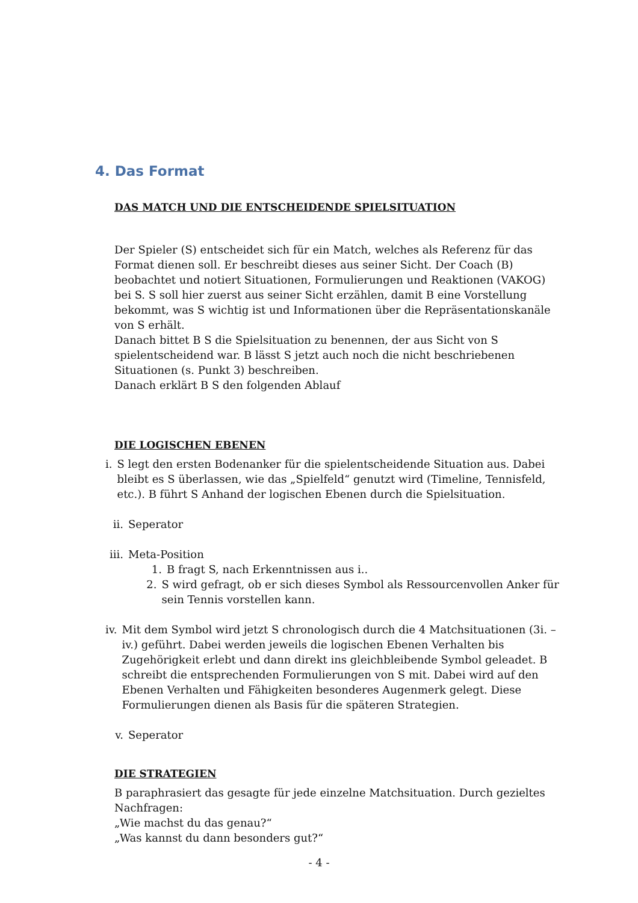4. Das Format
DAS MATCH UND DIE ENTSCHEIDENDE SPIELSITUATION
Der Spieler (S) entscheidet sich für ein Match, welches als Referenz für das Format dienen soll. Er beschreibt dieses aus seiner Sicht. Der Coach (B) beobachtet und notiert Situationen, Formulierungen und Reaktionen (VAKOG) bei S. S soll hier zuerst aus seiner Sicht erzählen, damit B eine Vorstellung bekommt, was S wichtig ist und Informationen über die Repräsentationskanäle von S erhält.
Danach bittet B S die Spielsituation zu benennen, der aus Sicht von S spielentscheidend war. B lässt S jetzt auch noch die nicht beschriebenen Situationen (s. Punkt 3) beschreiben.
Danach erklärt B S den folgenden Ablauf
DIE LOGISCHEN EBENEN
i. S legt den ersten Bodenanker für die spielentscheidende Situation aus. Dabei bleibt es S überlassen, wie das „Spielfeld“ genutzt wird (Timeline, Tennisfeld, etc.). B führt S Anhand der logischen Ebenen durch die Spielsituation.
ii. Seperator
iii. Meta-Position
1. B fragt S, nach Erkenntnissen aus i..
2. S wird gefragt, ob er sich dieses Symbol als Ressourcenvollen Anker für sein Tennis vorstellen kann.
iv. Mit dem Symbol wird jetzt S chronologisch durch die 4 Matchsituationen (3i. – iv.) geführt. Dabei werden jeweils die logischen Ebenen Verhalten bis Zugehörigkeit erlebt und dann direkt ins gleichbleibende Symbol geleadet. B schreibt die entsprechenden Formulierungen von S mit. Dabei wird auf den Ebenen Verhalten und Fähigkeiten besonderes Augenmerk gelegt. Diese Formulierungen dienen als Basis für die späteren Strategien.
v. Seperator
DIE STRATEGIEN
B paraphrasiert das gesagte für jede einzelne Matchsituation. Durch gezieltes Nachfragen:
„Wie machst du das genau?“
„Was kannst du dann besonders gut?“
- 4 -